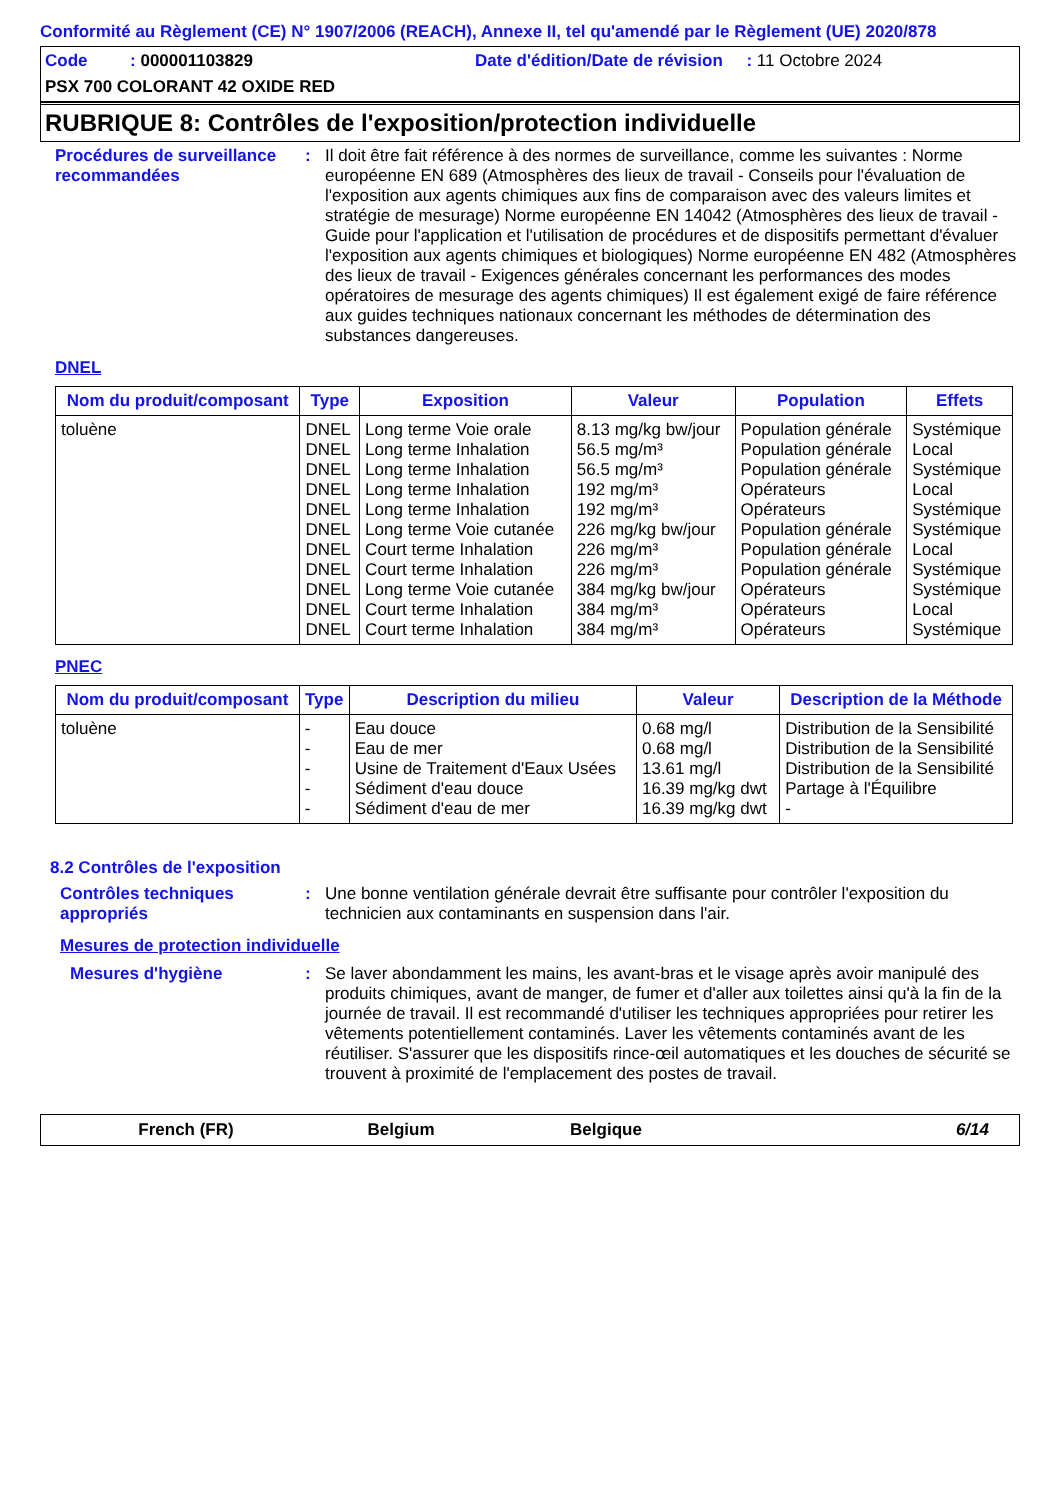Conformité au Règlement (CE) N° 1907/2006 (REACH), Annexe II, tel qu'amendé par le Règlement (UE) 2020/878
Code : 000001103829 Date d'édition/Date de révision : 11 Octobre 2024
PSX 700 COLORANT 42 OXIDE RED
RUBRIQUE 8: Contrôles de l'exposition/protection individuelle
Procédures de surveillance recommandées
:
Il doit être fait référence à des normes de surveillance, comme les suivantes : Norme européenne EN 689 (Atmosphères des lieux de travail - Conseils pour l'évaluation de l'exposition aux agents chimiques aux fins de comparaison avec des valeurs limites et stratégie de mesurage) Norme européenne EN 14042 (Atmosphères des lieux de travail - Guide pour l'application et l'utilisation de procédures et de dispositifs permettant d'évaluer l'exposition aux agents chimiques et biologiques) Norme européenne EN 482 (Atmosphères des lieux de travail - Exigences générales concernant les performances des modes opératoires de mesurage des agents chimiques) Il est également exigé de faire référence aux guides techniques nationaux concernant les méthodes de détermination des substances dangereuses.
DNEL
| Nom du produit/composant | Type | Exposition | Valeur | Population | Effets |
| --- | --- | --- | --- | --- | --- |
| toluène | DNEL | Long terme Voie orale | 8.13 mg/kg bw/jour | Population générale | Systémique |
| | DNEL | Long terme Inhalation | 56.5 mg/m³ | Population générale | Local |
| | DNEL | Long terme Inhalation | 56.5 mg/m³ | Population générale | Systémique |
| | DNEL | Long terme Inhalation | 192 mg/m³ | Opérateurs | Local |
| | DNEL | Long terme Inhalation | 192 mg/m³ | Opérateurs | Systémique |
| | DNEL | Long terme Voie cutanée | 226 mg/kg bw/jour | Population générale | Systémique |
| | DNEL | Court terme Inhalation | 226 mg/m³ | Population générale | Local |
| | DNEL | Court terme Inhalation | 226 mg/m³ | Population générale | Systémique |
| | DNEL | Long terme Voie cutanée | 384 mg/kg bw/jour | Opérateurs | Systémique |
| | DNEL | Court terme Inhalation | 384 mg/m³ | Opérateurs | Local |
| | DNEL | Court terme Inhalation | 384 mg/m³ | Opérateurs | Systémique |
PNEC
| Nom du produit/composant | Type | Description du milieu | Valeur | Description de la Méthode |
| --- | --- | --- | --- | --- |
| toluène | - | Eau douce | 0.68 mg/l | Distribution de la Sensibilité |
| | - | Eau de mer | 0.68 mg/l | Distribution de la Sensibilité |
| | - | Usine de Traitement d'Eaux Usées | 13.61 mg/l | Distribution de la Sensibilité |
| | - | Sédiment d'eau douce | 16.39 mg/kg dwt | Partage à l'Équilibre |
| | - | Sédiment d'eau de mer | 16.39 mg/kg dwt | - |
8.2 Contrôles de l'exposition
Contrôles techniques appropriés
:
Une bonne ventilation générale devrait être suffisante pour contrôler l'exposition du technicien aux contaminants en suspension dans l'air.
Mesures de protection individuelle
Mesures d'hygiène :
Se laver abondamment les mains, les avant-bras et le visage après avoir manipulé des produits chimiques, avant de manger, de fumer et d'aller aux toilettes ainsi qu'à la fin de la journée de travail. Il est recommandé d'utiliser les techniques appropriées pour retirer les vêtements potentiellement contaminés. Laver les vêtements contaminés avant de les réutiliser. S'assurer que les dispositifs rince-œil automatiques et les douches de sécurité se trouvent à proximité de l'emplacement des postes de travail.
French (FR) Belgium Belgique 6/14